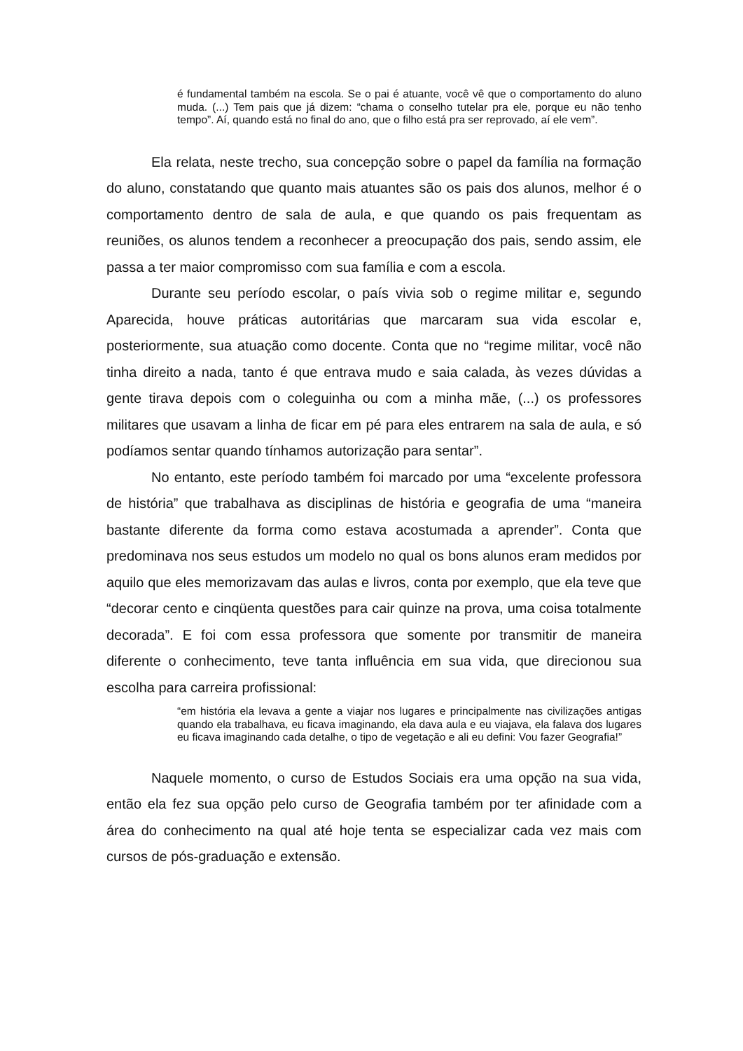é fundamental também na escola. Se o pai é atuante, você vê que o comportamento do aluno muda. (...) Tem pais que já dizem: “chama o conselho tutelar pra ele, porque eu não tenho tempo”. Aí, quando está no final do ano, que o filho está pra ser reprovado, aí ele vem”.
Ela relata, neste trecho, sua concepção sobre o papel da família na formação do aluno, constatando que quanto mais atuantes são os pais dos alunos, melhor é o comportamento dentro de sala de aula, e que quando os pais frequentam as reuniões, os alunos tendem a reconhecer a preocupação dos pais, sendo assim, ele passa a ter maior compromisso com sua família e com a escola.
Durante seu período escolar, o país vivia sob o regime militar e, segundo Aparecida, houve práticas autoritárias que marcaram sua vida escolar e, posteriormente, sua atuação como docente. Conta que no “regime militar, você não tinha direito a nada, tanto é que entrava mudo e saia calada, às vezes dúvidas a gente tirava depois com o coleguinha ou com a minha mãe, (...) os professores militares que usavam a linha de ficar em pé para eles entrarem na sala de aula, e só podíamos sentar quando tínhamos autorização para sentar”.
No entanto, este período também foi marcado por uma “excelente professora de história” que trabalhava as disciplinas de história e geografia de uma “maneira bastante diferente da forma como estava acostumada a aprender”. Conta que predominava nos seus estudos um modelo no qual os bons alunos eram medidos por aquilo que eles memorizavam das aulas e livros, conta por exemplo, que ela teve que “decorar cento e cinqüenta questões para cair quinze na prova, uma coisa totalmente decorada”. E foi com essa professora que somente por transmitir de maneira diferente o conhecimento, teve tanta influência em sua vida, que direcionou sua escolha para carreira profissional:
“em história ela levava a gente a viajar nos lugares e principalmente nas civilizações antigas quando ela trabalhava, eu ficava imaginando, ela dava aula e eu viajava, ela falava dos lugares eu ficava imaginando cada detalhe, o tipo de vegetação e ali eu defini: Vou fazer Geografia!”
Naquele momento, o curso de Estudos Sociais era uma opção na sua vida, então ela fez sua opção pelo curso de Geografia também por ter afinidade com a área do conhecimento na qual até hoje tenta se especializar cada vez mais com cursos de pós-graduação e extensão.